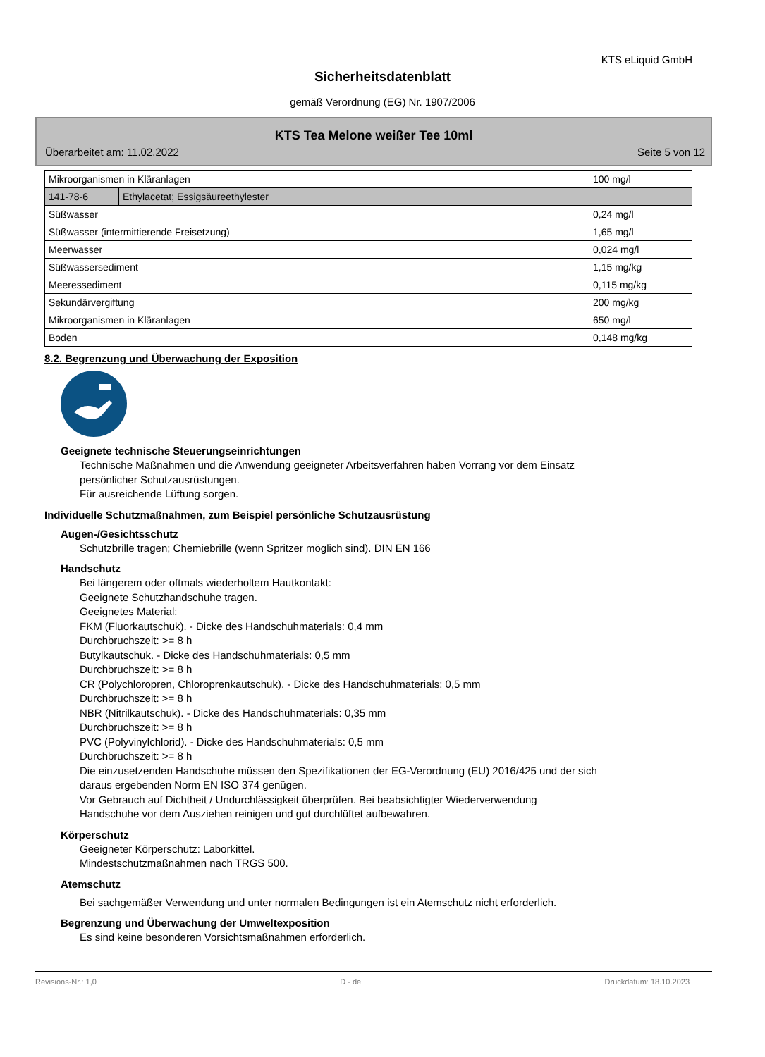KTS eLiquid GmbH
Sicherheitsdatenblatt
gemäß Verordnung (EG) Nr. 1907/2006
KTS Tea Melone weißer Tee 10ml
Überarbeitet am: 11.02.2022 Seite 5 von 12
| Mikroorganismen in Kläranlagen | | 100 mg/l |
| 141-78-6 | Ethylacetat; Essigsäureethylester | |
| Süßwasser | | 0,24 mg/l |
| Süßwasser (intermittierende Freisetzung) | | 1,65 mg/l |
| Meerwasser | | 0,024 mg/l |
| Süßwassersediment | | 1,15 mg/kg |
| Meeressediment | | 0,115 mg/kg |
| Sekundärvergiftung | | 200 mg/kg |
| Mikroorganismen in Kläranlagen | | 650 mg/l |
| Boden | | 0,148 mg/kg |
8.2. Begrenzung und Überwachung der Exposition
Geeignete technische Steuerungseinrichtungen
Technische Maßnahmen und die Anwendung geeigneter Arbeitsverfahren haben Vorrang vor dem Einsatz
persönlicher Schutzausrüstungen.
Für ausreichende Lüftung sorgen.
Individuelle Schutzmaßnahmen, zum Beispiel persönliche Schutzausrüstung
Augen-/Gesichtsschutz
Schutzbrille tragen; Chemiebrille (wenn Spritzer möglich sind). DIN EN 166
Handschutz
Bei längerem oder oftmals wiederholtem Hautkontakt:
Geeignete Schutzhandschuhe tragen.
Geeignetes Material:
FKM (Fluorkautschuk). - Dicke des Handschuhmaterials: 0,4 mm
Durchbruchszeit: >= 8 h
Butylkautschuk. - Dicke des Handschuhmaterials: 0,5 mm
Durchbruchszeit: >= 8 h
CR (Polychloropren, Chloroprenkautschuk). - Dicke des Handschuhmaterials: 0,5 mm
Durchbruchszeit: >= 8 h
NBR (Nitrilkautschuk). - Dicke des Handschuhmaterials: 0,35 mm
Durchbruchszeit: >= 8 h
PVC (Polyvinylchlorid). - Dicke des Handschuhmaterials: 0,5 mm
Durchbruchszeit: >= 8 h
Die einzusetzenden Handschuhe müssen den Spezifikationen der EG-Verordnung (EU) 2016/425 und der sich
daraus ergebenden Norm EN ISO 374 genügen.
Vor Gebrauch auf Dichtheit / Undurchlässigkeit überprüfen. Bei beabsichtigter Wiederverwendung
Handschuhe vor dem Ausziehen reinigen und gut durchlüftet aufbewahren.
Körperschutz
Geeigneter Körperschutz: Laborkittel.
Mindestschutzmaßnahmen nach TRGS 500.
Atemschutz
Bei sachgemäßer Verwendung und unter normalen Bedingungen ist ein Atemschutz nicht erforderlich.
Begrenzung und Überwachung der Umweltexposition
Es sind keine besonderen Vorsichtsmaßnahmen erforderlich.
Revisions-Nr.: 1,0 D - de Druckdatum: 18.10.2023